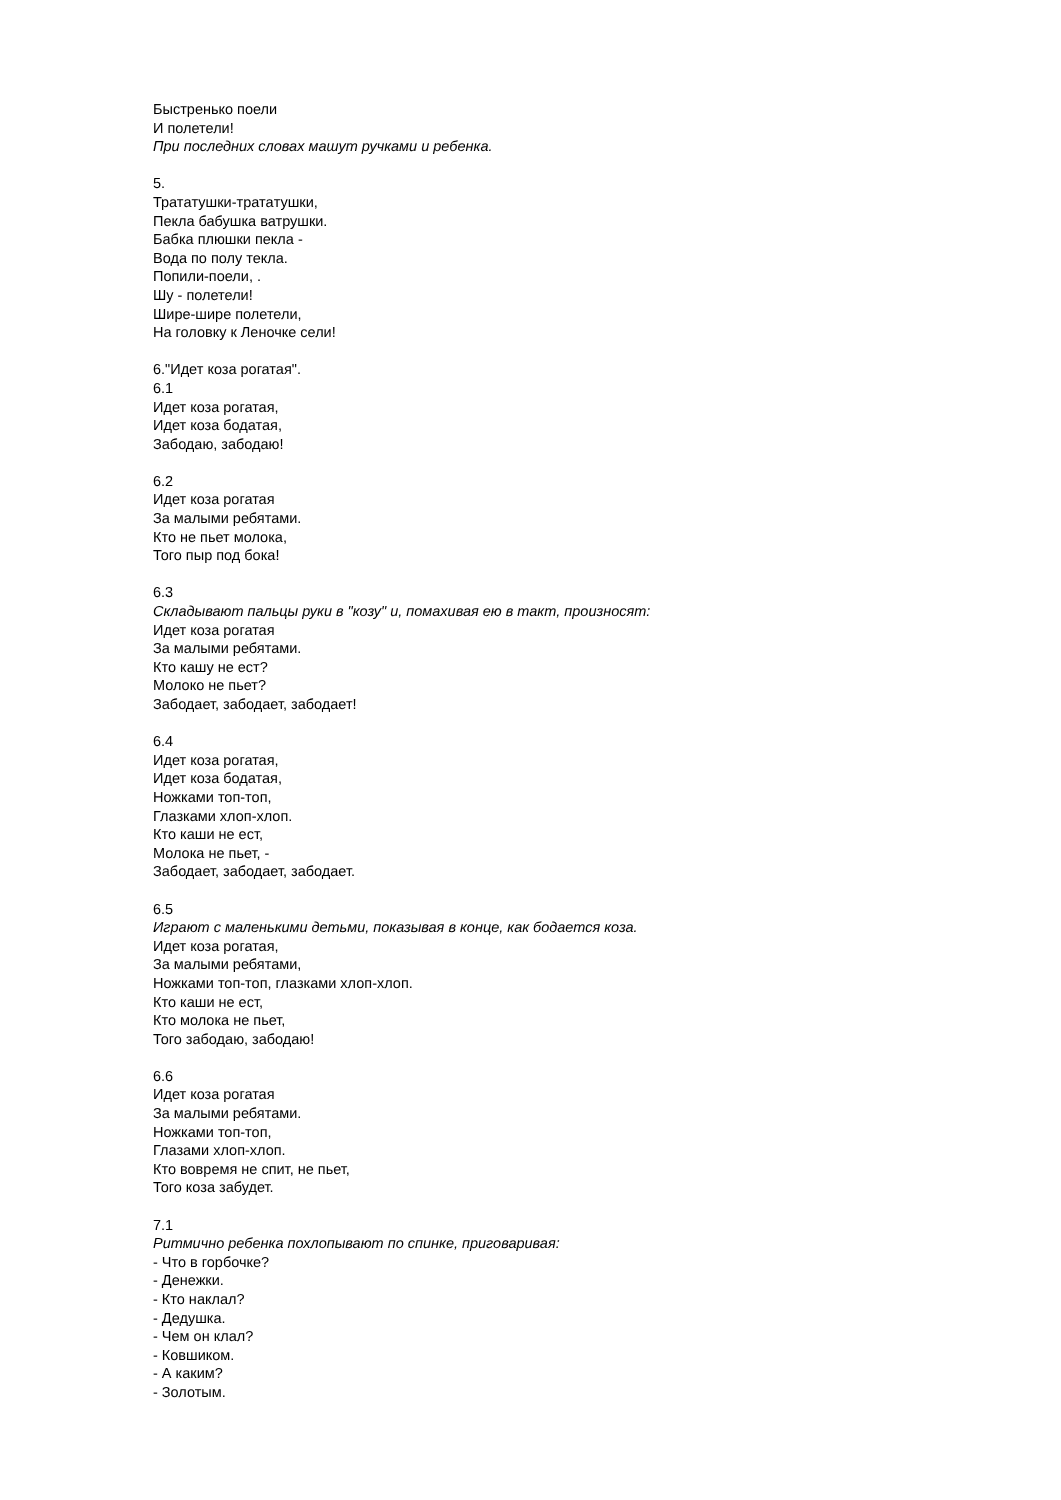Быстренько поели
И полетели!
При последних словах машут ручками и ребенка.
5.
Тратaтушки-тратaтушки,
Пекла бабушка ватрушки.
Бабка плюшки пекла -
Вода по полу текла.
Попили-поели, .
Шу - полетели!
Шире-шире полетели,
На головку к Леночке сели!
6."Идет коза рогатая".
6.1
Идет коза рогатая,
Идет коза бодатая,
Забодаю, забодаю!
6.2
Идет коза рогатая
За малыми ребятами.
Кто не пьет молока,
Того пыр под бока!
6.3
Складывают пальцы руки в "козу" и, помахивая ею в такт, произносят:
Идет коза рогатая
За малыми ребятами.
Кто кашу не ест?
Молоко не пьет?
Забодает, забодает, забодает!
6.4
Идет коза рогатая,
Идет коза бодатая,
Ножками топ-топ,
Глазками хлоп-хлоп.
Кто каши не ест,
Молока не пьет, -
Забодает, забодает, забодает.
6.5
Играют с маленькими детьми, показывая в конце, как бодается коза.
Идет коза рогатая,
За малыми ребятами,
Ножками топ-топ, глазками хлоп-хлоп.
Кто каши не ест,
Кто молока не пьет,
Того забодаю, забодаю!
6.6
Идет коза рогатая
За малыми ребятами.
Ножками топ-топ,
Глазами хлоп-хлоп.
Кто вовремя не спит, не пьет,
Того коза забудет.
7.1
Ритмично ребенка похлопывают по спинке, приговаривая:
- Что в горбочке?
- Денежки.
- Кто наклал?
- Дедушка.
- Чем он клал?
- Ковшиком.
- А каким?
- Золотым.